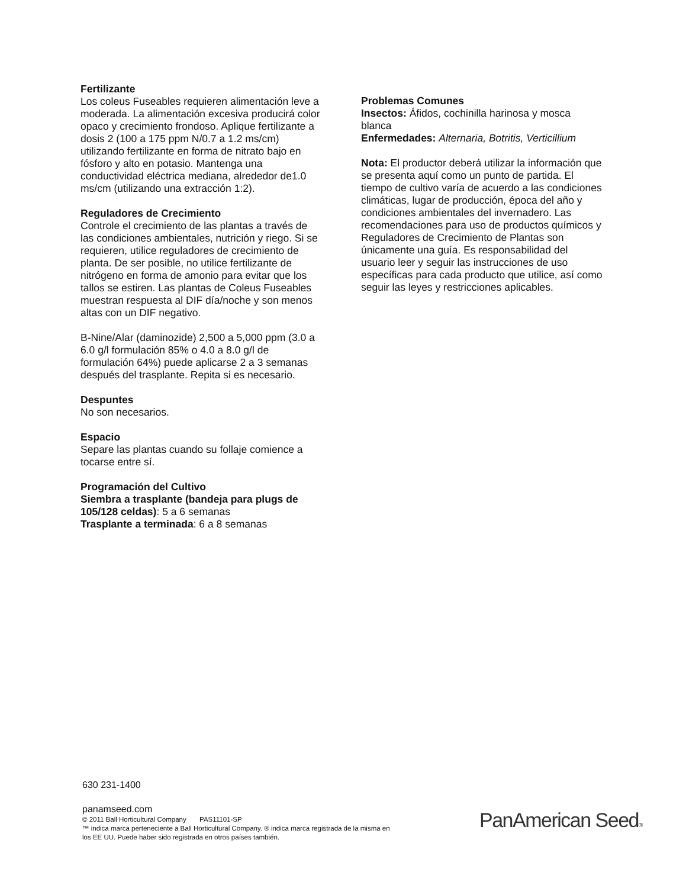Fertilizante
Los coleus Fuseables requieren alimentación leve a moderada. La alimentación excesiva producirá color opaco y crecimiento frondoso. Aplique fertilizante a dosis 2 (100 a 175 ppm N/0.7 a 1.2 ms/cm) utilizando fertilizante en forma de nitrato bajo en fósforo y alto en potasio. Mantenga una conductividad eléctrica mediana, alrededor de1.0 ms/cm (utilizando una extracción 1:2).
Reguladores de Crecimiento
Controle el crecimiento de las plantas a través de las condiciones ambientales, nutrición y riego. Si se requieren, utilice reguladores de crecimiento de planta. De ser posible, no utilice fertilizante de nitrógeno en forma de amonio para evitar que los tallos se estiren. Las plantas de Coleus Fuseables muestran respuesta al DIF día/noche y son menos altas con un DIF negativo.
B-Nine/Alar (daminozide) 2,500 a 5,000 ppm (3.0 a 6.0 g/l formulación 85% o 4.0 a 8.0 g/l de formulación 64%) puede aplicarse 2 a 3 semanas después del trasplante. Repita si es necesario.
Despuntes
No son necesarios.
Espacio
Separe las plantas cuando su follaje comience a tocarse entre sí.
Programación del Cultivo
Siembra a trasplante (bandeja para plugs de 105/128 celdas): 5 a 6 semanas
Trasplante a terminada: 6 a 8 semanas
Problemas Comunes
Insectos: Áfidos, cochinilla harinosa y mosca blanca
Enfermedades: Alternaria, Botritis, Verticillium
Nota: El productor deberá utilizar la información que se presenta aquí como un punto de partida. El tiempo de cultivo varía de acuerdo a las condiciones climáticas, lugar de producción, época del año y condiciones ambientales del invernadero. Las recomendaciones para uso de productos químicos y Reguladores de Crecimiento de Plantas son únicamente una guía. Es responsabilidad del usuario leer y seguir las instrucciones de uso específicas para cada producto que utilice, así como seguir las leyes y restricciones aplicables.
630 231-1400
panamseed.com
© 2011 Ball Horticultural Company PAS11101-SP
™ indica marca perteneciente a Ball Horticultural Company. ® indica marca registrada de la misma en
los EE UU. Puede haber sido registrada en otros países también.
PanAmerican Seed®